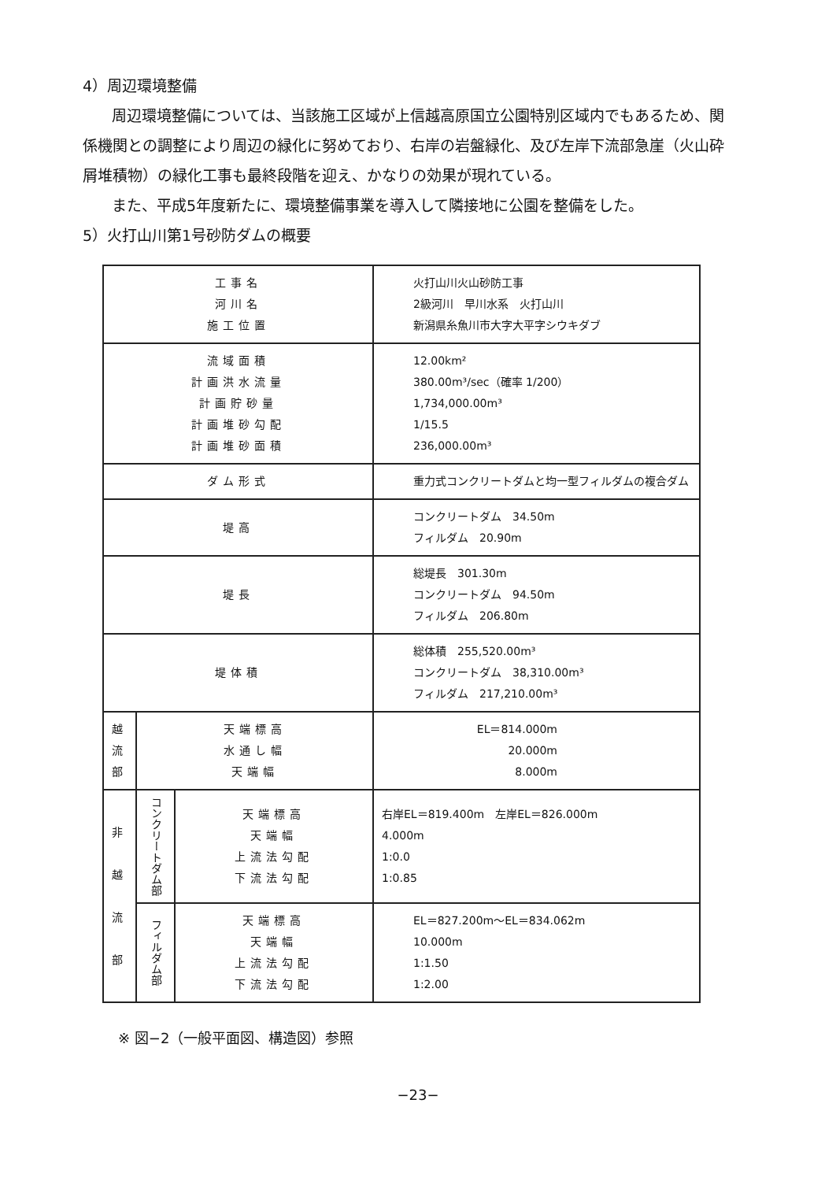4）周辺環境整備
周辺環境整備については、当該施工区域が上信越高原国立公園特別区域内でもあるため、関係機関との調整により周辺の緑化に努めており、右岸の岩盤緑化、及び左岸下流部急崖（火山砕屑堆積物）の緑化工事も最終段階を迎え、かなりの効果が現れている。
また、平成5年度新たに、環境整備事業を導入して隣接地に公園を整備をした。
5）火打山川第1号砂防ダムの概要
| 工事名 河川名 施工位置 | | | 火打山川火山砂防工事 2級河川 早川水系 火打山川 新潟県糸魚川市大字大平字シウキダブ |
| 流域面積 計画洪水流量 計画貯砂量 計画堆砂勾配 計画堆砂面積 | | | 12.00km² 380.00m³/sec（確率 1/200） 1,734,000.00m³ 1/15.5 236,000.00m³ |
| ダム形式 | | | 重力式コンクリートダムと均一型フィルダムの複合ダム |
| 堤高 | | | コンクリートダム 34.50m フィルダム 20.90m |
| 堤長 | | | 総堤長 301.30m コンクリートダム 94.50m フィルダム 206.80m |
| 堤体積 | | | 総体積 255,520.00m³ コンクリートダム 38,310.00m³ フィルダム 217,210.00m³ |
| 越 流 部 | 天端標高 水通し幅 天端幅 | | EL＝814.000m 20.000m 8.000m |
| 非 越 流 部 | コンクリートダム部 | 天端標高 天端幅 上流法勾配 下流法勾配 | 右岸EL＝819.400m 左岸EL＝826.000m 4.000m 1:0.0 1:0.85 |
| | フィルダム部 | 天端標高 天端幅 上流法勾配 下流法勾配 | EL＝827.200m〜EL＝834.062m 10.000m 1:1.50 1:2.00 |
※ 図−2（一般平面図、構造図）参照
−23−